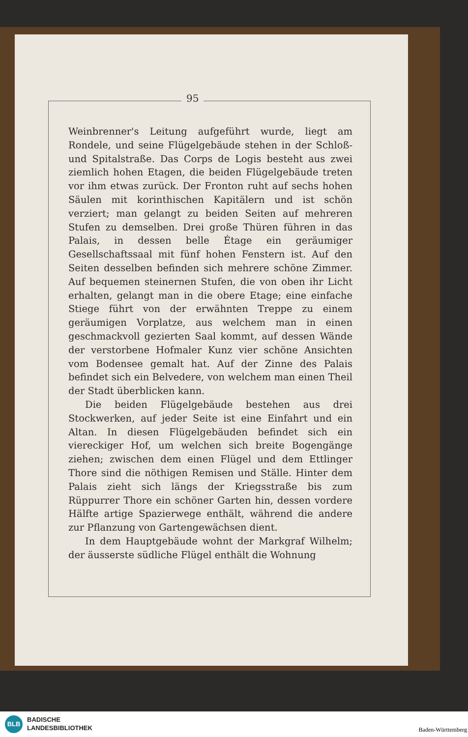95
Weinbrenner's Leitung aufgeführt wurde, liegt am Rondele, und seine Flügelgebäude stehen in der Schloß- und Spitalstraße. Das Corps de Logis besteht aus zwei ziemlich hohen Etagen, die beiden Flügelgebäude treten vor ihm etwas zurück. Der Fronton ruht auf sechs hohen Säulen mit korinthischen Kapitälern und ist schön verziert; man gelangt zu beiden Seiten auf mehreren Stufen zu demselben. Drei große Thüren führen in das Palais, in dessen belle Étage ein geräumiger Gesellschaftssaal mit fünf hohen Fenstern ist. Auf den Seiten desselben befinden sich mehrere schöne Zimmer. Auf bequemen steinernen Stufen, die von oben ihr Licht erhalten, gelangt man in die obere Etage; eine einfache Stiege führt von der erwähnten Treppe zu einem geräumigen Vorplatze, aus welchem man in einen geschmackvoll gezierten Saal kommt, auf dessen Wände der verstorbene Hofmaler Kunz vier schöne Ansichten vom Bodensee gemalt hat. Auf der Zinne des Palais befindet sich ein Belvedere, von welchem man einen Theil der Stadt überblicken kann.
Die beiden Flügelgebäude bestehen aus drei Stockwerken, auf jeder Seite ist eine Einfahrt und ein Altan. In diesen Flügelgebäuden befindet sich ein viereckiger Hof, um welchen sich breite Bogengänge ziehen; zwischen dem einen Flügel und dem Ettlinger Thore sind die nöthigen Remisen und Ställe. Hinter dem Palais zieht sich längs der Kriegsstraße bis zum Rüppurrer Thore ein schöner Garten hin, dessen vordere Hälfte artige Spazierwege enthält, während die andere zur Pflanzung von Gartengewächsen dient.
In dem Hauptgebäude wohnt der Markgraf Wilhelm; der äusserste südliche Flügel enthält die Wohnung
BLB
BADISCHE
LANDESBIBLIOTHEK
Baden-Württemberg